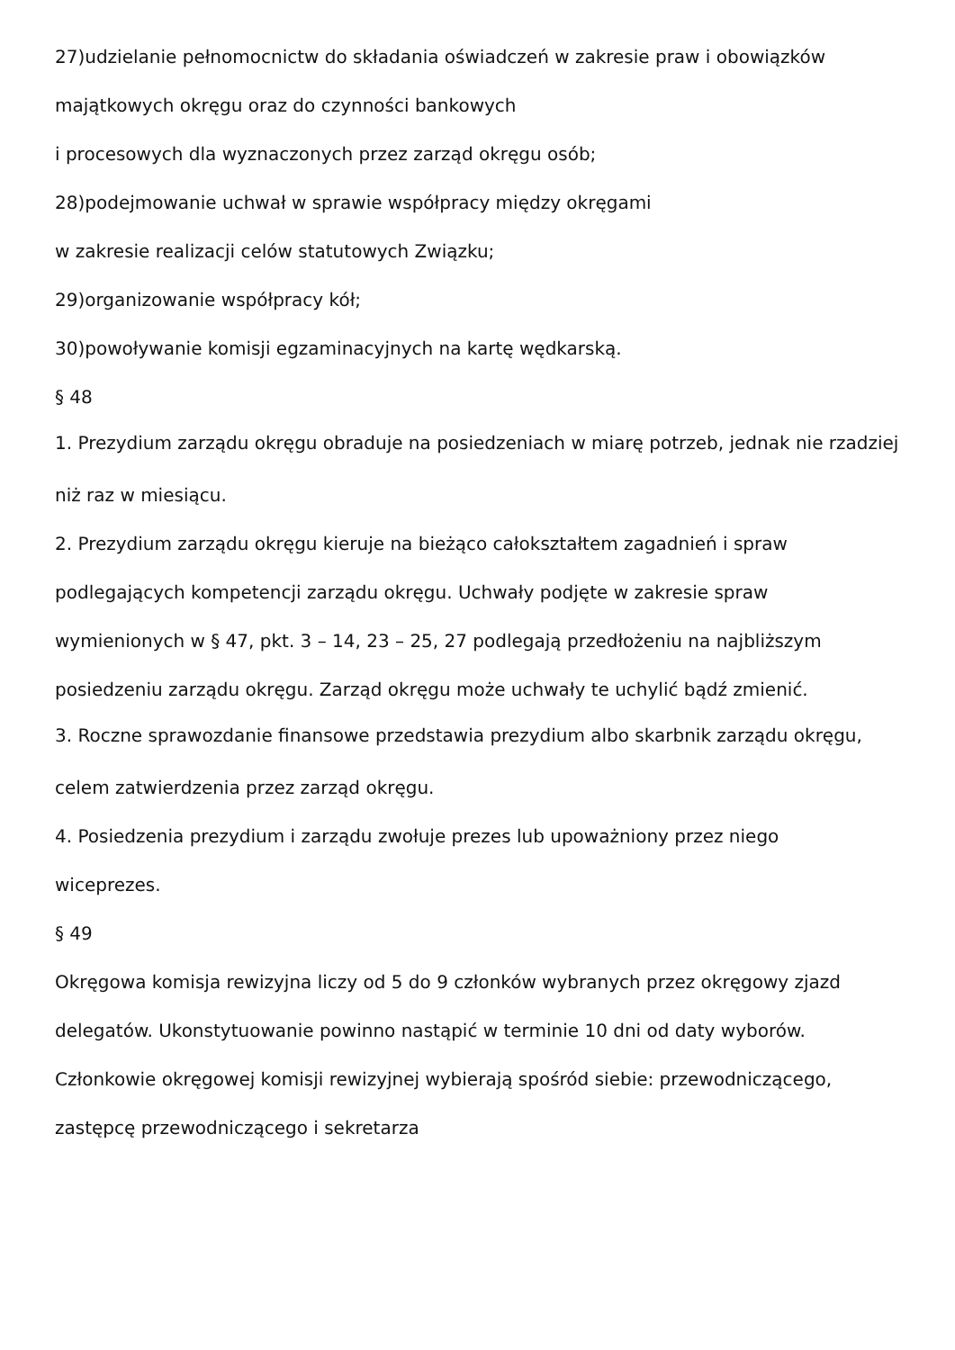27)udzielanie pełnomocnictw do składania oświadczeń w zakresie praw i obowiązków
majątkowych okręgu oraz do czynności bankowych
i procesowych dla wyznaczonych przez zarząd okręgu osób;
28)podejmowanie uchwał w sprawie współpracy między okręgami
w zakresie realizacji celów statutowych Związku;
29)organizowanie współpracy kół;
30)powoływanie komisji egzaminacyjnych na kartę wędkarską.
§ 48
1. Prezydium zarządu okręgu obraduje na posiedzeniach w miarę potrzeb, jednak nie rzadziej
niż raz w miesiącu.
2. Prezydium zarządu okręgu kieruje na bieżąco całokształtem zagadnień i spraw
podlegających kompetencji zarządu okręgu. Uchwały podjęte w zakresie spraw
wymienionych w § 47, pkt. 3 – 14, 23 – 25, 27 podlegają przedłożeniu na najbliższym
posiedzeniu zarządu okręgu. Zarząd okręgu może uchwały te uchylić bądź zmienić.
3. Roczne sprawozdanie finansowe przedstawia prezydium albo skarbnik zarządu okręgu,
celem zatwierdzenia przez zarząd okręgu.
4. Posiedzenia prezydium i zarządu zwołuje prezes lub upoważniony przez niego
wiceprezes.
§ 49
Okręgowa komisja rewizyjna liczy od 5 do 9 członków wybranych przez okręgowy zjazd
delegatów. Ukonstytuowanie powinno nastąpić w terminie 10 dni od daty wyborów.
Członkowie okręgowej komisji rewizyjnej wybierają spośród siebie: przewodniczącego,
zastępcę przewodniczącego i sekretarza